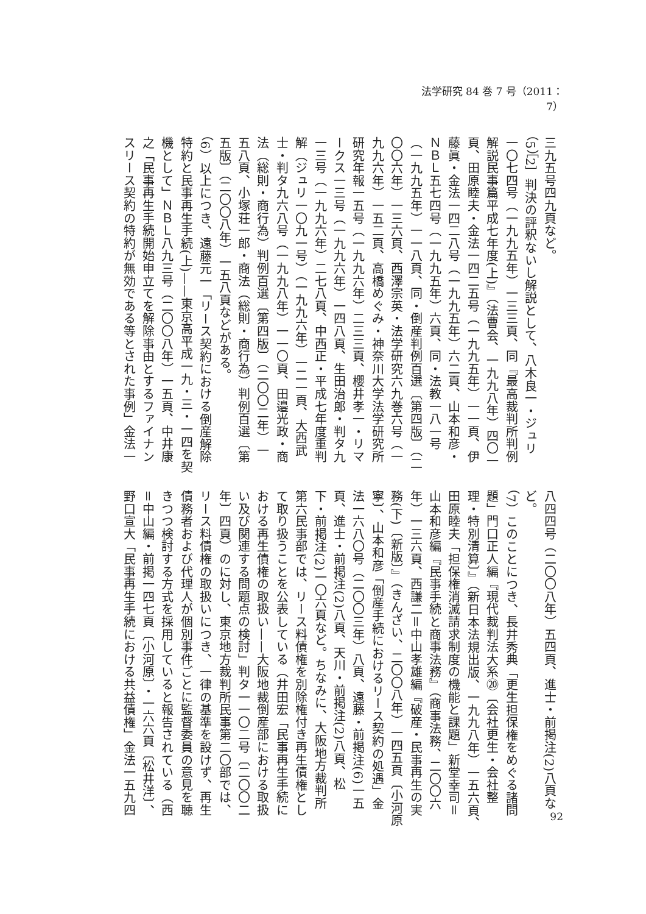法学研究 84 巻 7 号（2011：7）
三九五号四九頁など。
（5）［2］判決の評釈ないし解説として、八木良一・ジュリ
一〇七四号（一九九五年）一三三頁、同『最高裁判所判例
解説民事篇平成七年度(上)』（法曹会、一九九八年）四〇一
頁、田原睦夫・金法一四二五号（一九九五年）一一頁、伊
藤眞・金法一四二八号（一九九五年）六二頁、山本和彦・
ＮＢＬ五七四号（一九九五年）六頁、同・法教一八一号
（一九九五年）一一八頁、同・倒産判例百選〔第四版〕（二
〇〇六年）一三六頁、西澤宗英・法学研究六九巻六号（一
九九六年）一五二頁、高橋めぐみ・神奈川大学法学研究所
研究年報一五号（一九九六年）二三三頁、櫻井孝一・リマ
ークス一三号（一九九六年）一四八頁、生田治郎・判タ九
一三号（一九九六年）二七八頁、中西正・平成七年度重判
解（ジュリ一〇九一号）（一九九六年）一二一頁、大西武
士・判タ九六八号（一九九八年）一一〇頁、田邉光政・商
法（総則・商行為）判例百選〔第四版〕（二〇〇二年）一
五八頁、小塚荘一郎・商法（総則・商行為）判例百選〔第
五版〕（二〇〇八年）一五八頁などがある。
（6）以上につき、遠藤元一「リース契約における倒産解除
特約と民事再生手続(上)——東京高平成一九・三・一四を契
機として」ＮＢＬ八九三号（二〇〇八年）一五頁、中井康
之「民事再生手続開始申立てを解除事由とするファイナン
スリース契約の特約が無効である等とされた事例」金法一
八四四号（二〇〇八年）五四頁、進士・前掲注(2)八頁な
ど。
（7）このことにつき、長井秀典「更生担保権をめぐる諸問
題」門口正人編『現代裁判法大系⑳〔会社更生・会社整
理・特別清算〕』（新日本法規出版、一九九八年）一五六頁、
田原睦夫「担保権消滅請求制度の機能と課題」新堂幸司＝
山本和彦編『民事手続と商事法務』（商事法務、二〇〇六
年）一三六頁、西謙二＝中山孝雄編『破産・民事再生の実
務(下)〔新版〕』（きんざい、二〇〇八年）一四五頁〔小河原
寧〕、山本和彦「倒産手続におけるリース契約の処遇」金
法一六八〇号（二〇〇三年）八頁、遠藤・前掲注(6)一五
頁、進士・前掲注(2)八頁、天川・前掲注(2)八頁、松
下・前掲注(2)一〇六頁など。ちなみに、大阪地方裁判所
第六民事部では、リース料債権を別除権付き再生債権とし
て取り扱うことを公表している（井田宏「民事再生手続に
おける再生債権の取扱い——大阪地裁倒産部における取扱
い及び関連する問題点の検討」判タ一一〇二号〔二〇〇二
年〕四頁）のに対し、東京地方裁判所民事第二〇部では、
リース料債権の取扱いにつき、一律の基準を設けず、再生
債務者および代理人が個別事件ごとに監督委員の意見を聴
きつつ検討する方式を採用していると報告されている（西
＝中山編・前掲一四七頁〔小河原〕・一六六頁〔松井洋〕、
野口宣大「民事再生手続における共益債権」金法一五九四
92